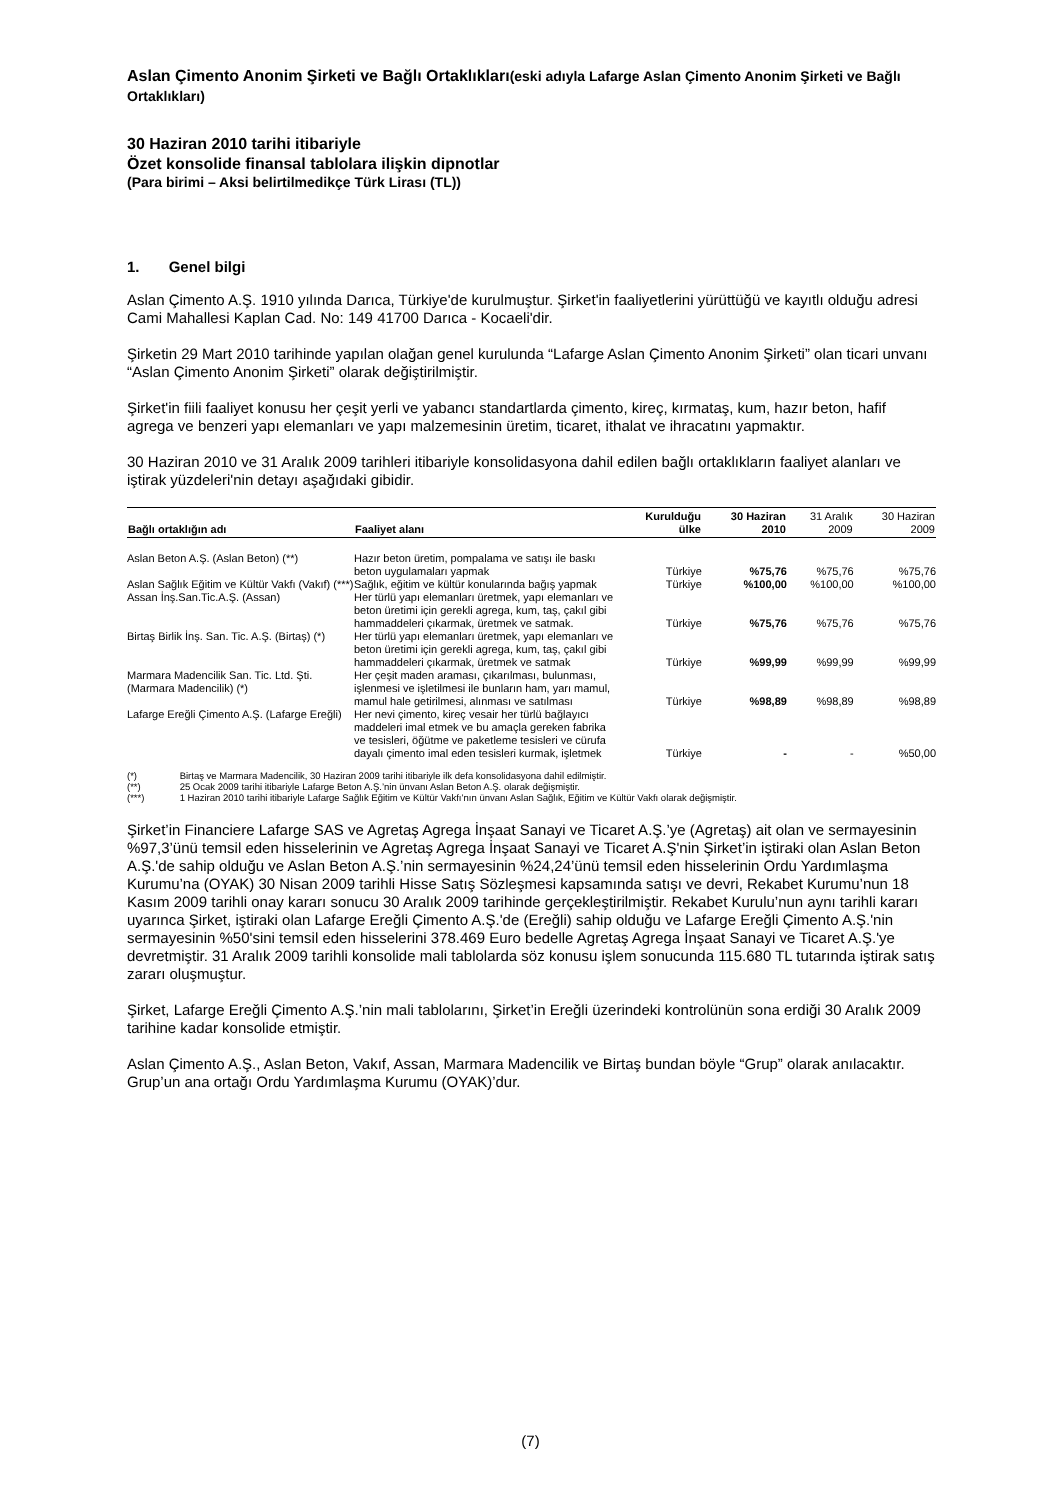Aslan Çimento Anonim Şirketi ve Bağlı Ortaklıkları(eski adıyla Lafarge Aslan Çimento Anonim Şirketi ve Bağlı Ortaklıkları)
30 Haziran 2010 tarihi itibariyle
Özet konsolide finansal tablolara ilişkin dipnotlar
(Para birimi – Aksi belirtilmedikçe Türk Lirası (TL))
1. Genel bilgi
Aslan Çimento A.Ş. 1910 yılında Darıca, Türkiye'de kurulmuştur. Şirket'in faaliyetlerini yürüttüğü ve kayıtlı olduğu adresi Cami Mahallesi Kaplan Cad. No: 149 41700 Darıca - Kocaeli'dir.
Şirketin 29 Mart 2010 tarihinde yapılan olağan genel kurulunda “Lafarge Aslan Çimento Anonim Şirketi” olan ticari unvanı “Aslan Çimento Anonim Şirketi” olarak değiştirilmiştir.
Şirket'in fiili faaliyet konusu her çeşit yerli ve yabancı standartlarda çimento, kireç, kırmataş, kum, hazır beton, hafif agrega ve benzeri yapı elemanları ve yapı malzemesinin üretim, ticaret, ithalat ve ihracatını yapmaktır.
30 Haziran 2010 ve 31 Aralık 2009 tarihleri itibariyle konsolidasyona dahil edilen bağlı ortaklıkların faaliyet alanları ve iştirak yüzdeleri'nin detayı aşağıdaki gibidir.
| Bağlı ortaklığın adı | Faaliyet alanı | Kurulduğu ülke | 30 Haziran 2010 | 31 Aralık 2009 | 30 Haziran 2009 |
| --- | --- | --- | --- | --- | --- |
| Aslan Beton A.Ş. (Aslan Beton) (**) | Hazır beton üretim, pompalama ve satışı ile baskı beton uygulamaları yapmak | Türkiye | %75,76 | %75,76 | %75,76 |
| Aslan Sağlık Eğitim ve Kültür Vakfı (Vakıf) (***) | Sağlık, eğitim ve kültür konularında bağış yapmak | Türkiye | %100,00 | %100,00 | %100,00 |
| Assan İnş.San.Tic.A.Ş. (Assan) | Her türlü yapı elemanları üretmek, yapı elemanları ve beton üretimi için gerekli agrega, kum, taş, çakıl gibi hammaddeleri çıkarmak, üretmek ve satmak. | Türkiye | %75,76 | %75,76 | %75,76 |
| Birtaş Birlik İnş. San. Tic. A.Ş. (Birtaş) (*) | Her türlü yapı elemanları üretmek, yapı elemanları ve beton üretimi için gerekli agrega, kum, taş, çakıl gibi hammaddeleri çıkarmak, üretmek ve satmak | Türkiye | %99,99 | %99,99 | %99,99 |
| Marmara Madencilik San. Tic. Ltd. Şti. (Marmara Madencilik) (*) | Her çeşit maden araması, çıkarılması, bulunması, işlenmesi ve işletilmesi ile bunların ham, yarı mamul, mamul hale getirilmesi, alınması ve satılması | Türkiye | %98,89 | %98,89 | %98,89 |
| Lafarge Ereğli Çimento A.Ş. (Lafarge Ereğli) | Her nevi çimento, kireç vesair her türlü bağlayıcı maddeleri imal etmek ve bu amaçla gereken fabrika ve tesisleri, öğütme ve paketleme tesisleri ve cürufa dayalı çimento imal eden tesisleri kurmak, işletmek | Türkiye | - | - | %50,00 |
(*) Birtaş ve Marmara Madencilik, 30 Haziran 2009 tarihi itibariyle ilk defa konsolidasyona dahil edilmiştir.
(**) 25 Ocak 2009 tarihi itibariyle Lafarge Beton A.Ş.’nin ünvanı Aslan Beton A.Ş. olarak değişmiştir.
(***) 1 Haziran 2010 tarihi itibariyle Lafarge Sağlık Eğitim ve Kültür Vakfı’nın ünvanı Aslan Sağlık, Eğitim ve Kültür Vakfı olarak değişmiştir.
Şirket’in Financiere Lafarge SAS ve Agretaş Agrega İnşaat Sanayi ve Ticaret A.Ş.’ye (Agretaş) ait olan ve sermayesinin %97,3’ünü temsil eden hisselerinin ve Agretaş Agrega İnşaat Sanayi ve Ticaret A.Ş'nin Şirket’in iştiraki olan Aslan Beton A.Ş.'de sahip olduğu ve Aslan Beton A.Ş.’nin sermayesinin %24,24’ünü temsil eden hisselerinin Ordu Yardımlaşma Kurumu’na (OYAK) 30 Nisan 2009 tarihli Hisse Satış Sözleşmesi kapsamında satışı ve devri, Rekabet Kurumu’nun 18 Kasım 2009 tarihli onay kararı sonucu 30 Aralık 2009 tarihinde gerçekleştirilmiştir. Rekabet Kurulu’nun aynı tarihli kararı uyarınca Şirket, iştiraki olan Lafarge Ereğli Çimento A.Ş.'de (Ereğli) sahip olduğu ve Lafarge Ereğli Çimento A.Ş.'nin sermayesinin %50'sini temsil eden hisselerini 378.469 Euro bedelle Agretaş Agrega İnşaat Sanayi ve Ticaret A.Ş.'ye devretmiştir. 31 Aralık 2009 tarihli konsolide mali tablolarda söz konusu işlem sonucunda 115.680 TL tutarında iştirak satış zararı oluşmuştur.
Şirket, Lafarge Ereğli Çimento A.Ş.’nin mali tablolarını, Şirket’in Ereğli üzerindeki kontrolünün sona erdiği 30 Aralık 2009 tarihine kadar konsolide etmiştir.
Aslan Çimento A.Ş., Aslan Beton, Vakıf, Assan, Marmara Madencilik ve Birtaş bundan böyle “Grup” olarak anılacaktır. Grup’un ana ortağı Ordu Yardımlaşma Kurumu (OYAK)’dur.
(7)